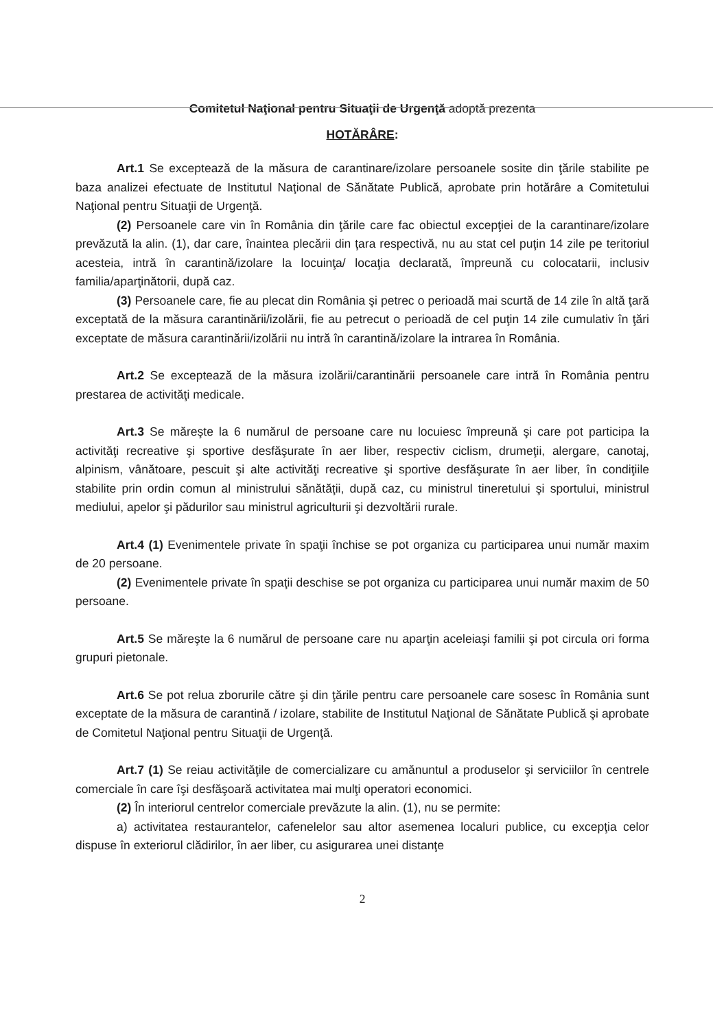Comitetul Naţional pentru Situaţii de Urgenţă adoptă prezenta
HOTĂRÂRE:
Art.1 Se exceptează de la măsura de carantinare/izolare persoanele sosite din ţările stabilite pe baza analizei efectuate de Institutul Naţional de Sănătate Publică, aprobate prin hotărâre a Comitetului Naţional pentru Situaţii de Urgenţă.
(2) Persoanele care vin în România din ţările care fac obiectul excepţiei de la carantinare/izolare prevăzută la alin. (1), dar care, înaintea plecării din ţara respectivă, nu au stat cel puţin 14 zile pe teritoriul acesteia, intră în carantină/izolare la locuinţa/ locaţia declarată, împreună cu colocatarii, inclusiv familia/aparţinătorii, după caz.
(3) Persoanele care, fie au plecat din România şi petrec o perioadă mai scurtă de 14 zile în altă ţară exceptată de la măsura carantinării/izolării, fie au petrecut o perioadă de cel puţin 14 zile cumulativ în ţări exceptate de măsura carantinării/izolării nu intră în carantină/izolare la intrarea în România.
Art.2 Se exceptează de la măsura izolării/carantinării persoanele care intră în România pentru prestarea de activităţi medicale.
Art.3 Se măreşte la 6 numărul de persoane care nu locuiesc împreună şi care pot participa la activităţi recreative şi sportive desfăşurate în aer liber, respectiv ciclism, drumeţii, alergare, canotaj, alpinism, vânătoare, pescuit şi alte activităţi recreative şi sportive desfăşurate în aer liber, în condiţiile stabilite prin ordin comun al ministrului sănătăţii, după caz, cu ministrul tineretului şi sportului, ministrul mediului, apelor şi pădurilor sau ministrul agriculturii şi dezvoltării rurale.
Art.4 (1) Evenimentele private în spaţii închise se pot organiza cu participarea unui număr maxim de 20 persoane.
(2) Evenimentele private în spaţii deschise se pot organiza cu participarea unui număr maxim de 50 persoane.
Art.5 Se măreşte la 6 numărul de persoane care nu aparţin aceleiaşi familii şi pot circula ori forma grupuri pietonale.
Art.6 Se pot relua zborurile către şi din ţările pentru care persoanele care sosesc în România sunt exceptate de la măsura de carantină / izolare, stabilite de Institutul Naţional de Sănătate Publică şi aprobate de Comitetul Naţional pentru Situaţii de Urgenţă.
Art.7 (1) Se reiau activităţile de comercializare cu amănuntul a produselor şi serviciilor în centrele comerciale în care îşi desfăşoară activitatea mai mulţi operatori economici.
(2) În interiorul centrelor comerciale prevăzute la alin. (1), nu se permite:
a) activitatea restaurantelor, cafenelelor sau altor asemenea localuri publice, cu excepţia celor dispuse în exteriorul clădirilor, în aer liber, cu asigurarea unei distanţe
2